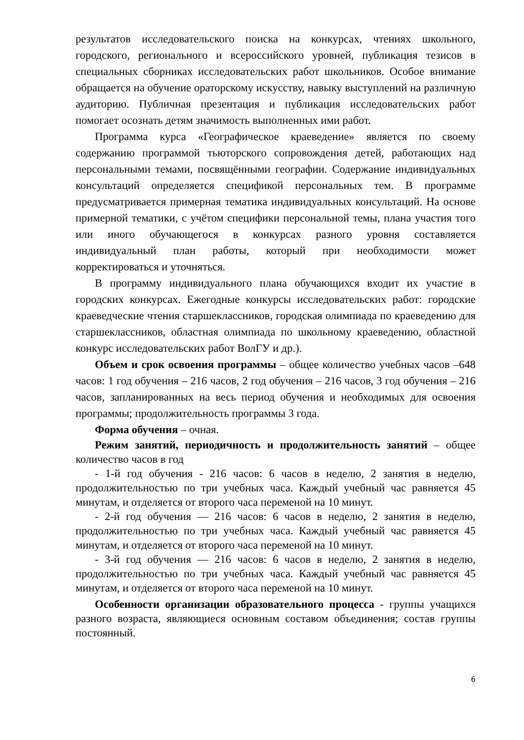результатов исследовательского поиска на конкурсах, чтениях школьного, городского, регионального и всероссийского уровней, публикация тезисов в специальных сборниках исследовательских работ школьников. Особое внимание обращается на обучение ораторскому искусству, навыку выступлений на различную аудиторию. Публичная презентация и публикация исследовательских работ помогает осознать детям значимость выполненных ими работ.
Программа курса «Географическое краеведение» является по своему содержанию программой тьюторского сопровождения детей, работающих над персональными темами, посвящёнными географии. Содержание индивидуальных консультаций определяется спецификой персональных тем. В программе предусматривается примерная тематика индивидуальных консультаций. На основе примерной тематики, с учётом специфики персональной темы, плана участия того или иного обучающегося в конкурсах разного уровня составляется индивидуальный план работы, который при необходимости может корректироваться и уточняться.
В программу индивидуального плана обучающихся входит их участие в городских конкурсах. Ежегодные конкурсы исследовательских работ: городские краеведческие чтения старшеклассников, городская олимпиада по краеведению для старшеклассников, областная олимпиада по школьному краеведению, областной конкурс исследовательских работ ВолГУ и др.).
Объем и срок освоения программы – общее количество учебных часов –648 часов: 1 год обучения – 216 часов, 2 год обучения – 216 часов, 3 год обучения – 216 часов, запланированных на весь период обучения и необходимых для освоения программы; продолжительность программы 3 года.
Форма обучения – очная.
Режим занятий, периодичность и продолжительность занятий – общее количество часов в год
- 1-й год обучения - 216 часов: 6 часов в неделю, 2 занятия в неделю, продолжительностью по три учебных часа. Каждый учебный час равняется 45 минутам, и отделяется от второго часа переменой на 10 минут.
- 2-й год обучения — 216 часов: 6 часов в неделю, 2 занятия в неделю, продолжительностью по три учебных часа. Каждый учебный час равняется 45 минутам, и отделяется от второго часа переменой на 10 минут.
- 3-й год обучения — 216 часов: 6 часов в неделю, 2 занятия в неделю, продолжительностью по три учебных часа. Каждый учебный час равняется 45 минутам, и отделяется от второго часа переменой на 10 минут.
Особенности организации образовательного процесса - группы учащихся разного возраста, являющиеся основным составом объединения; состав группы постоянный.
6